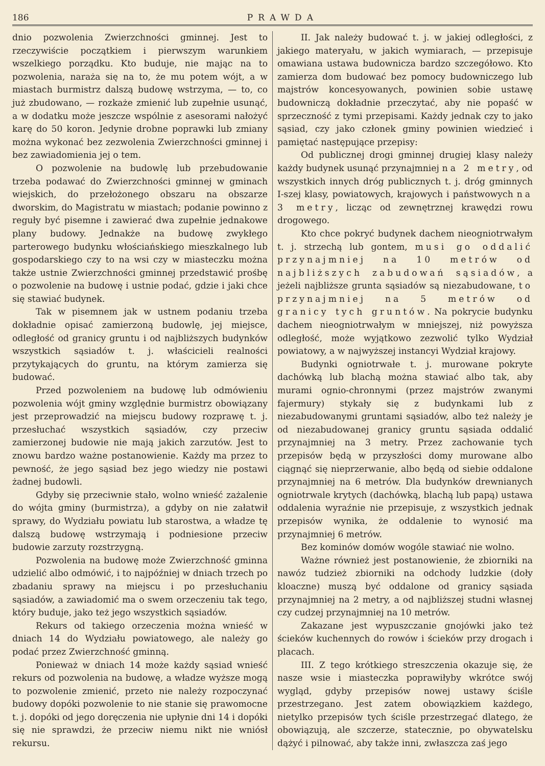186 PRAWDA
dnio pozwolenia Zwierzchności gminnej. Jest to rzeczywiście początkiem i pierwszym warunkiem wszelkiego porządku. Kto buduje, nie mając na to pozwolenia, naraża się na to, że mu potem wójt, a w miastach burmistrz dalszą budowę wstrzyma, — to, co już zbudowano, — rozkaże zmienić lub zupełnie usunąć, a w dodatku może jeszcze wspólnie z asesorami nałożyć karę do 50 koron. Jedynie drobne poprawki lub zmiany można wykonać bez zezwolenia Zwierzchności gminnej i bez zawiadomienia jej o tem.
O pozwolenie na budowlę lub przebudowanie trzeba podawać do Zwierzchności gminnej w gminach wiejskich, do przełożonego obszaru na obszarze dworskim, do Magistratu w miastach; podanie powinno z reguły być pisemne i zawierać dwa zupełnie jednakowe plany budowy. Jednakże na budowę zwykłego parterowego budynku włościańskiego mieszkalnego lub gospodarskiego czy to na wsi czy w miasteczku można także ustnie Zwierzchności gminnej przedstawić prośbę o pozwolenie na budowę i ustnie podać, gdzie i jaki chce się stawiać budynek.
Tak w pisemnem jak w ustnem podaniu trzeba dokładnie opisać zamierzoną budowlę, jej miejsce, odległość od granicy gruntu i od najbliższych budynków wszystkich sąsiadów t. j. właścicieli realności przytykających do gruntu, na którym zamierza się budować.
Przed pozwoleniem na budowę lub odmówieniu pozwolenia wójt gminy względnie burmistrz obowiązany jest przeprowadzić na miejscu budowy rozprawę t. j. przesłuchać wszystkich sąsiadów, czy przeciw zamierzonej budowie nie mają jakich zarzutów. Jest to znowu bardzo ważne postanowienie. Każdy ma przez to pewność, że jego sąsiad bez jego wiedzy nie postawi żadnej budowli.
Gdyby się przeciwnie stało, wolno wnieść zażalenie do wójta gminy (burmistrza), a gdyby on nie załatwił sprawy, do Wydziału powiatu lub starostwa, a władze tę dalszą budowę wstrzymają i podniesione przeciw budowie zarzuty rozstrzygną.
Pozwolenia na budowę może Zwierzchność gminna udzielić albo odmówić, i to najpóźniej w dniach trzech po zbadaniu sprawy na miejscu i po przesłuchaniu sąsiadów, a zawiadomić ma o swem orzeczeniu tak tego, który buduje, jako też jego wszystkich sąsiadów.
Rekurs od takiego orzeczenia można wnieść w dniach 14 do Wydziału powiatowego, ale należy go podać przez Zwierzchność gminną.
Ponieważ w dniach 14 może każdy sąsiad wnieść rekurs od pozwolenia na budowę, a władze wyższe mogą to pozwolenie zmienić, przeto nie należy rozpoczynać budowy dopóki pozwolenie to nie stanie się prawomocne t. j. dopóki od jego doręczenia nie upłynie dni 14 i dopóki się nie sprawdzi, że przeciw niemu nikt nie wniósł rekursu.
II. Jak należy budować t. j. w jakiej odległości, z jakiego materyału, w jakich wymiarach, — przepisuje omawiana ustawa budownicza bardzo szczegółowo. Kto zamierza dom budować bez pomocy budowniczego lub majstrów koncesyowanych, powinien sobie ustawę budowniczą dokładnie przeczytać, aby nie popaść w sprzeczność z tymi przepisami. Każdy jednak czy to jako sąsiad, czy jako członek gminy powinien wiedzieć i pamiętać następujące przepisy:
Od publicznej drogi gminnej drugiej klasy należy każdy budynek usunąć przynajmniej na 2 metry, od wszystkich innych dróg publicznych t. j. dróg gminnych I-szej klasy, powiatowych, krajowych i państwowych na 3 metry, licząc od zewnętrznej krawędzi rowu drogowego.
Kto chce pokryć budynek dachem nieogniotrwałym t. j. strzechą lub gontem, musi go oddalić przynajmniej na 10 metrów od najbliższych zabudowań sąsiadów, a jeżeli najbliższe grunta sąsiadów są niezabudowane, to przynajmniej na 5 metrów od granicy tych gruntów. Na pokrycie budynku dachem nieogniotrwałym w mniejszej, niż powyższa odległość, może wyjątkowo zezwolić tylko Wydział powiatowy, a w najwyższej instancyi Wydział krajowy.
Budynki ogniotrwałe t. j. murowane pokryte dachówką lub blachą można stawiać albo tak, aby murami ognio-chronnymi (przez majstrów zwanymi fajermury) stykały się z budynkami lub z niezabudowanymi gruntami sąsiadów, albo też należy je od niezabudowanej granicy gruntu sąsiada oddalić przynajmniej na 3 metry. Przez zachowanie tych przepisów będą w przyszłości domy murowane albo ciągnąć się nieprzerwanie, albo będą od siebie oddalone przynajmniej na 6 metrów. Dla budynków drewnianych ogniotrwale krytych (dachówką, blachą lub papą) ustawa oddalenia wyraźnie nie przepisuje, z wszystkich jednak przepisów wynika, że oddalenie to wynosić ma przynajmniej 6 metrów.
Bez kominów domów wogóle stawiać nie wolno.
Ważne również jest postanowienie, że zbiorniki na nawóz tudzież zbiorniki na odchody ludzkie (doły kloaczne) muszą być oddalone od granicy sąsiada przynajmniej na 2 metry, a od najbliższej studni własnej czy cudzej przynajmniej na 10 metrów.
Zakazane jest wypuszczanie gnojówki jako też ścieków kuchennych do rowów i ścieków przy drogach i placach.
III. Z tego krótkiego streszczenia okazuje się, że nasze wsie i miasteczka poprawiłyby wkrótce swój wygląd, gdyby przepisów nowej ustawy ściśle przestrzegano. Jest zatem obowiązkiem każdego, nietylko przepisów tych ściśle przestrzegać dlatego, że obowiązują, ale szczerze, statecznie, po obywatelsku dążyć i pilnować, aby także inni, zwłaszcza zaś jego